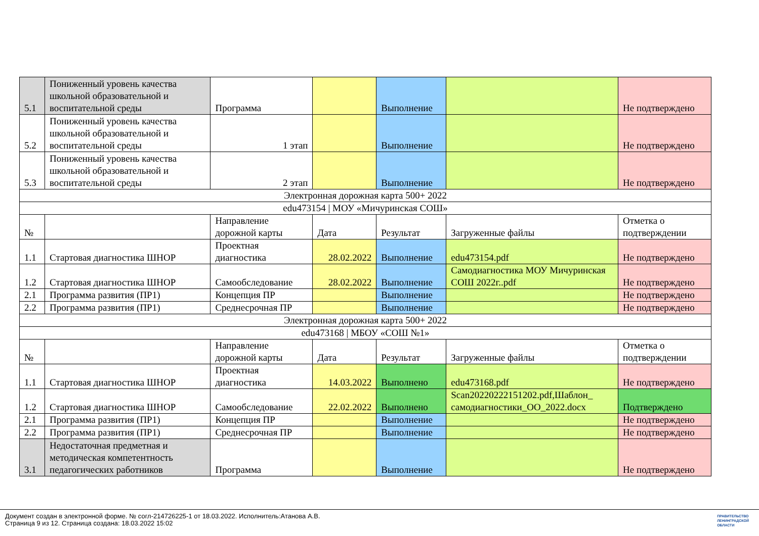| 5.1 | Пониженный уровень качества школьной образовательной и воспитательной среды | Программа | | Выполнение | | Не подтверждено |
| 5.2 | Пониженный уровень качества школьной образовательной и воспитательной среды | 1 этап | | Выполнение | | Не подтверждено |
| 5.3 | Пониженный уровень качества школьной образовательной и воспитательной среды | 2 этап | | Выполнение | | Не подтверждено |
| Электронная дорожная карта 500+ 2022 | | | | | | |
| edu473154 / МОУ «Мичуринская СОШ» | | | | | | |
| № | | Направление дорожной карты | Дата | Результат | Загруженные файлы | Отметка о подтверждении |
| 1.1 | Стартовая диагностика ШНОР | Проектная диагностика | 28.02.2022 | Выполнение | edu473154.pdf | Не подтверждено |
| 1.2 | Стартовая диагностика ШНОР | Самообследование | 28.02.2022 | Выполнение | Самодиагностика МОУ Мичуринская СОШ 2022г..pdf | Не подтверждено |
| 2.1 | Программа развития (ПР1) | Концепция ПР | | Выполнение | | Не подтверждено |
| 2.2 | Программа развития (ПР1) | Среднесрочная ПР | | Выполнение | | Не подтверждено |
| Электронная дорожная карта 500+ 2022 | | | | | | |
| edu473168 / МБОУ «СОШ №1» | | | | | | |
| № | | Направление дорожной карты | Дата | Результат | Загруженные файлы | Отметка о подтверждении |
| 1.1 | Стартовая диагностика ШНОР | Проектная диагностика | 14.03.2022 | Выполнено | edu473168.pdf | Не подтверждено |
| 1.2 | Стартовая диагностика ШНОР | Самообследование | 22.02.2022 | Выполнено | Scan20220222151202.pdf,Шаблон_ самодиагностики_ОО_2022.docx | Подтверждено |
| 2.1 | Программа развития (ПР1) | Концепция ПР | | Выполнение | | Не подтверждено |
| 2.2 | Программа развития (ПР1) | Среднесрочная ПР | | Выполнение | | Не подтверждено |
| 3.1 | Недостаточная предметная и методическая компетентность педагогических работников | Программа | | Выполнение | | Не подтверждено |
Документ создан в электронной форме. № согл-214726225-1 от 18.03.2022. Исполнитель:Атанова А.В.
Страница 9 из 12. Страница создана: 18.03.2022 15:02
ПРАВИТЕЛЬСТВО
ЛЕНИНГРАДСКОЙ
ОБЛАСТИ